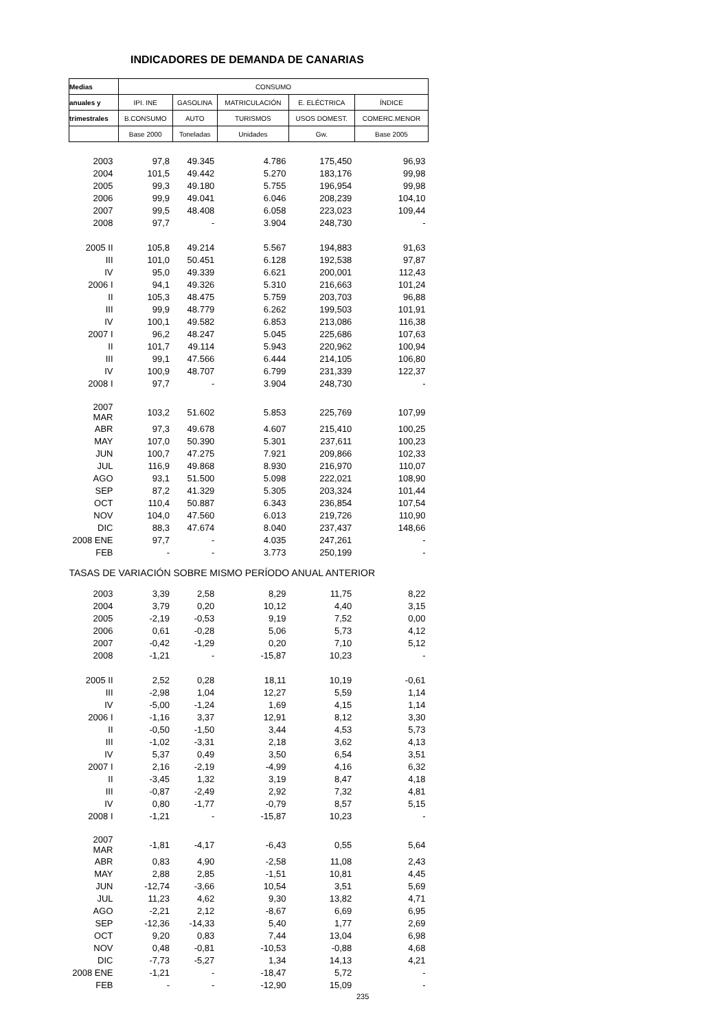INDICADORES DE DEMANDA DE CANARIAS
| Medias | CONSUMO | | | | |
| anuales y | IPI. INE | GASOLINA | MATRICULACIÓN | E. ELÉCTRICA | ÍNDICE |
| trimestrales | B.CONSUMO | AUTO | TURISMOS | USOS DOMEST. | COMERC.MENOR |
| | Base 2000 | Toneladas | Unidades | Gw. | Base 2005 |
| 2003 | 97,8 | 49.345 | 4.786 | 175,450 | 96,93 |
| 2004 | 101,5 | 49.442 | 5.270 | 183,176 | 99,98 |
| 2005 | 99,3 | 49.180 | 5.755 | 196,954 | 99,98 |
| 2006 | 99,9 | 49.041 | 6.046 | 208,239 | 104,10 |
| 2007 | 99,5 | 48.408 | 6.058 | 223,023 | 109,44 |
| 2008 | 97,7 | - | 3.904 | 248,730 | - |
| 2005 II | 105,8 | 49.214 | 5.567 | 194,883 | 91,63 |
| III | 101,0 | 50.451 | 6.128 | 192,538 | 97,87 |
| IV | 95,0 | 49.339 | 6.621 | 200,001 | 112,43 |
| 2006 I | 94,1 | 49.326 | 5.310 | 216,663 | 101,24 |
| II | 105,3 | 48.475 | 5.759 | 203,703 | 96,88 |
| III | 99,9 | 48.779 | 6.262 | 199,503 | 101,91 |
| IV | 100,1 | 49.582 | 6.853 | 213,086 | 116,38 |
| 2007 I | 96,2 | 48.247 | 5.045 | 225,686 | 107,63 |
| II | 101,7 | 49.114 | 5.943 | 220,962 | 100,94 |
| III | 99,1 | 47.566 | 6.444 | 214,105 | 106,80 |
| IV | 100,9 | 48.707 | 6.799 | 231,339 | 122,37 |
| 2008 I | 97,7 | - | 3.904 | 248,730 | - |
| 2007 MAR | 103,2 | 51.602 | 5.853 | 225,769 | 107,99 |
| ABR | 97,3 | 49.678 | 4.607 | 215,410 | 100,25 |
| MAY | 107,0 | 50.390 | 5.301 | 237,611 | 100,23 |
| JUN | 100,7 | 47.275 | 7.921 | 209,866 | 102,33 |
| JUL | 116,9 | 49.868 | 8.930 | 216,970 | 110,07 |
| AGO | 93,1 | 51.500 | 5.098 | 222,021 | 108,90 |
| SEP | 87,2 | 41.329 | 5.305 | 203,324 | 101,44 |
| OCT | 110,4 | 50.887 | 6.343 | 236,854 | 107,54 |
| NOV | 104,0 | 47.560 | 6.013 | 219,726 | 110,90 |
| DIC | 88,3 | 47.674 | 8.040 | 237,437 | 148,66 |
| 2008 ENE | 97,7 | - | 4.035 | 247,261 | - |
| FEB | - | - | 3.773 | 250,199 | - |
| TASAS DE VARIACIÓN SOBRE MISMO PERÍODO ANUAL ANTERIOR | | | | | |
| 2003 | 3,39 | 2,58 | 8,29 | 11,75 | 8,22 |
| 2004 | 3,79 | 0,20 | 10,12 | 4,40 | 3,15 |
| 2005 | -2,19 | -0,53 | 9,19 | 7,52 | 0,00 |
| 2006 | 0,61 | -0,28 | 5,06 | 5,73 | 4,12 |
| 2007 | -0,42 | -1,29 | 0,20 | 7,10 | 5,12 |
| 2008 | -1,21 | - | -15,87 | 10,23 | - |
| 2005 II | 2,52 | 0,28 | 18,11 | 10,19 | -0,61 |
| III | -2,98 | 1,04 | 12,27 | 5,59 | 1,14 |
| IV | -5,00 | -1,24 | 1,69 | 4,15 | 1,14 |
| 2006 I | -1,16 | 3,37 | 12,91 | 8,12 | 3,30 |
| II | -0,50 | -1,50 | 3,44 | 4,53 | 5,73 |
| III | -1,02 | -3,31 | 2,18 | 3,62 | 4,13 |
| IV | 5,37 | 0,49 | 3,50 | 6,54 | 3,51 |
| 2007 I | 2,16 | -2,19 | -4,99 | 4,16 | 6,32 |
| II | -3,45 | 1,32 | 3,19 | 8,47 | 4,18 |
| III | -0,87 | -2,49 | 2,92 | 7,32 | 4,81 |
| IV | 0,80 | -1,77 | -0,79 | 8,57 | 5,15 |
| 2008 I | -1,21 | - | -15,87 | 10,23 | - |
| 2007 MAR | -1,81 | -4,17 | -6,43 | 0,55 | 5,64 |
| ABR | 0,83 | 4,90 | -2,58 | 11,08 | 2,43 |
| MAY | 2,88 | 2,85 | -1,51 | 10,81 | 4,45 |
| JUN | -12,74 | -3,66 | 10,54 | 3,51 | 5,69 |
| JUL | 11,23 | 4,62 | 9,30 | 13,82 | 4,71 |
| AGO | -2,21 | 2,12 | -8,67 | 6,69 | 6,95 |
| SEP | -12,36 | -14,33 | 5,40 | 1,77 | 2,69 |
| OCT | 9,20 | 0,83 | 7,44 | 13,04 | 6,98 |
| NOV | 0,48 | -0,81 | -10,53 | -0,88 | 4,68 |
| DIC | -7,73 | -5,27 | 1,34 | 14,13 | 4,21 |
| 2008 ENE | -1,21 | - | -18,47 | 5,72 | - |
| FEB | - | - | -12,90 | 15,09 | - |
235